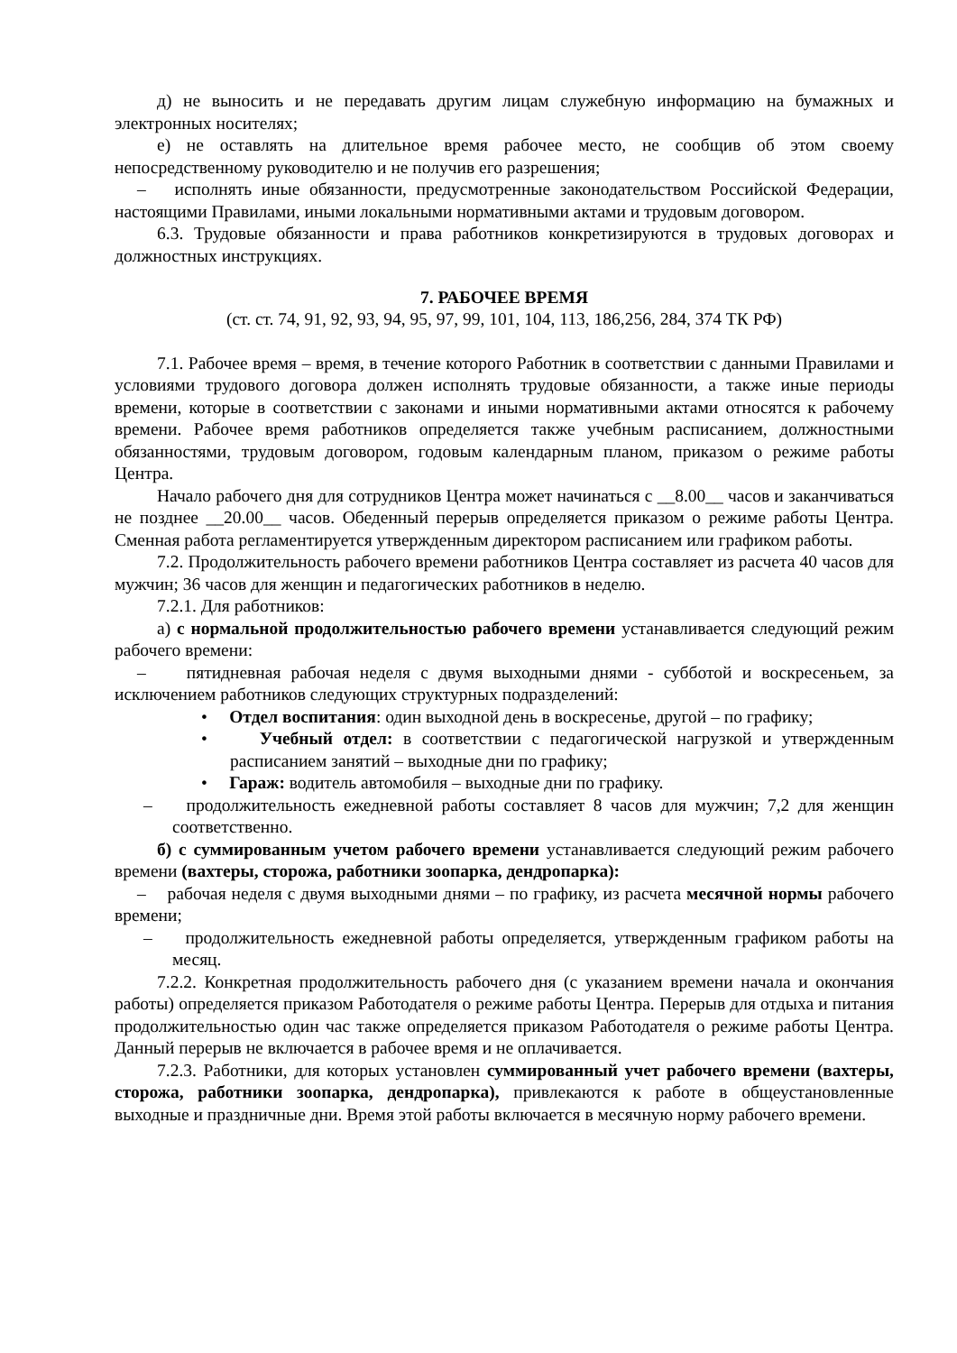д) не выносить и не передавать другим лицам служебную информацию на бумажных и электронных носителях;
е) не оставлять на длительное время рабочее место, не сообщив об этом своему непосредственному руководителю и не получив его разрешения;
– исполнять иные обязанности, предусмотренные законодательством Российской Федерации, настоящими Правилами, иными локальными нормативными актами и трудовым договором.
6.3. Трудовые обязанности и права работников конкретизируются в трудовых договорах и должностных инструкциях.
7. РАБОЧЕЕ ВРЕМЯ
(ст. ст. 74, 91, 92, 93, 94, 95, 97, 99, 101, 104, 113, 186,256, 284, 374 ТК РФ)
7.1. Рабочее время – время, в течение которого Работник в соответствии с данными Правилами и условиями трудового договора должен исполнять трудовые обязанности, а также иные периоды времени, которые в соответствии с законами и иными нормативными актами относятся к рабочему времени. Рабочее время работников определяется также учебным расписанием, должностными обязанностями, трудовым договором, годовым календарным планом, приказом о режиме работы Центра.
Начало рабочего дня для сотрудников Центра может начинаться с __8.00__ часов и заканчиваться не позднее __20.00__ часов. Обеденный перерыв определяется приказом о режиме работы Центра. Сменная работа регламентируется утвержденным директором расписанием или графиком работы.
7.2. Продолжительность рабочего времени работников Центра составляет из расчета 40 часов для мужчин; 36 часов для женщин и педагогических работников в неделю.
7.2.1. Для работников:
а) с нормальной продолжительностью рабочего времени устанавливается следующий режим рабочего времени:
– пятидневная рабочая неделя с двумя выходными днями - субботой и воскресеньем, за исключением работников следующих структурных подразделений:
• Отдел воспитания: один выходной день в воскресенье, другой – по графику;
• Учебный отдел: в соответствии с педагогической нагрузкой и утвержденным расписанием занятий – выходные дни по графику;
• Гараж: водитель автомобиля – выходные дни по графику.
– продолжительность ежедневной работы составляет 8 часов для мужчин; 7,2 для женщин соответственно.
б) с суммированным учетом рабочего времени устанавливается следующий режим рабочего времени (вахтеры, сторожа, работники зоопарка, дендропарка):
– рабочая неделя с двумя выходными днями – по графику, из расчета месячной нормы рабочего времени;
– продолжительность ежедневной работы определяется, утвержденным графиком работы на месяц.
7.2.2. Конкретная продолжительность рабочего дня (с указанием времени начала и окончания работы) определяется приказом Работодателя о режиме работы Центра. Перерыв для отдыха и питания продолжительностью один час также определяется приказом Работодателя о режиме работы Центра. Данный перерыв не включается в рабочее время и не оплачивается.
7.2.3. Работники, для которых установлен суммированный учет рабочего времени (вахтеры, сторожа, работники зоопарка, дендропарка), привлекаются к работе в общеустановленные выходные и праздничные дни. Время этой работы включается в месячную норму рабочего времени.